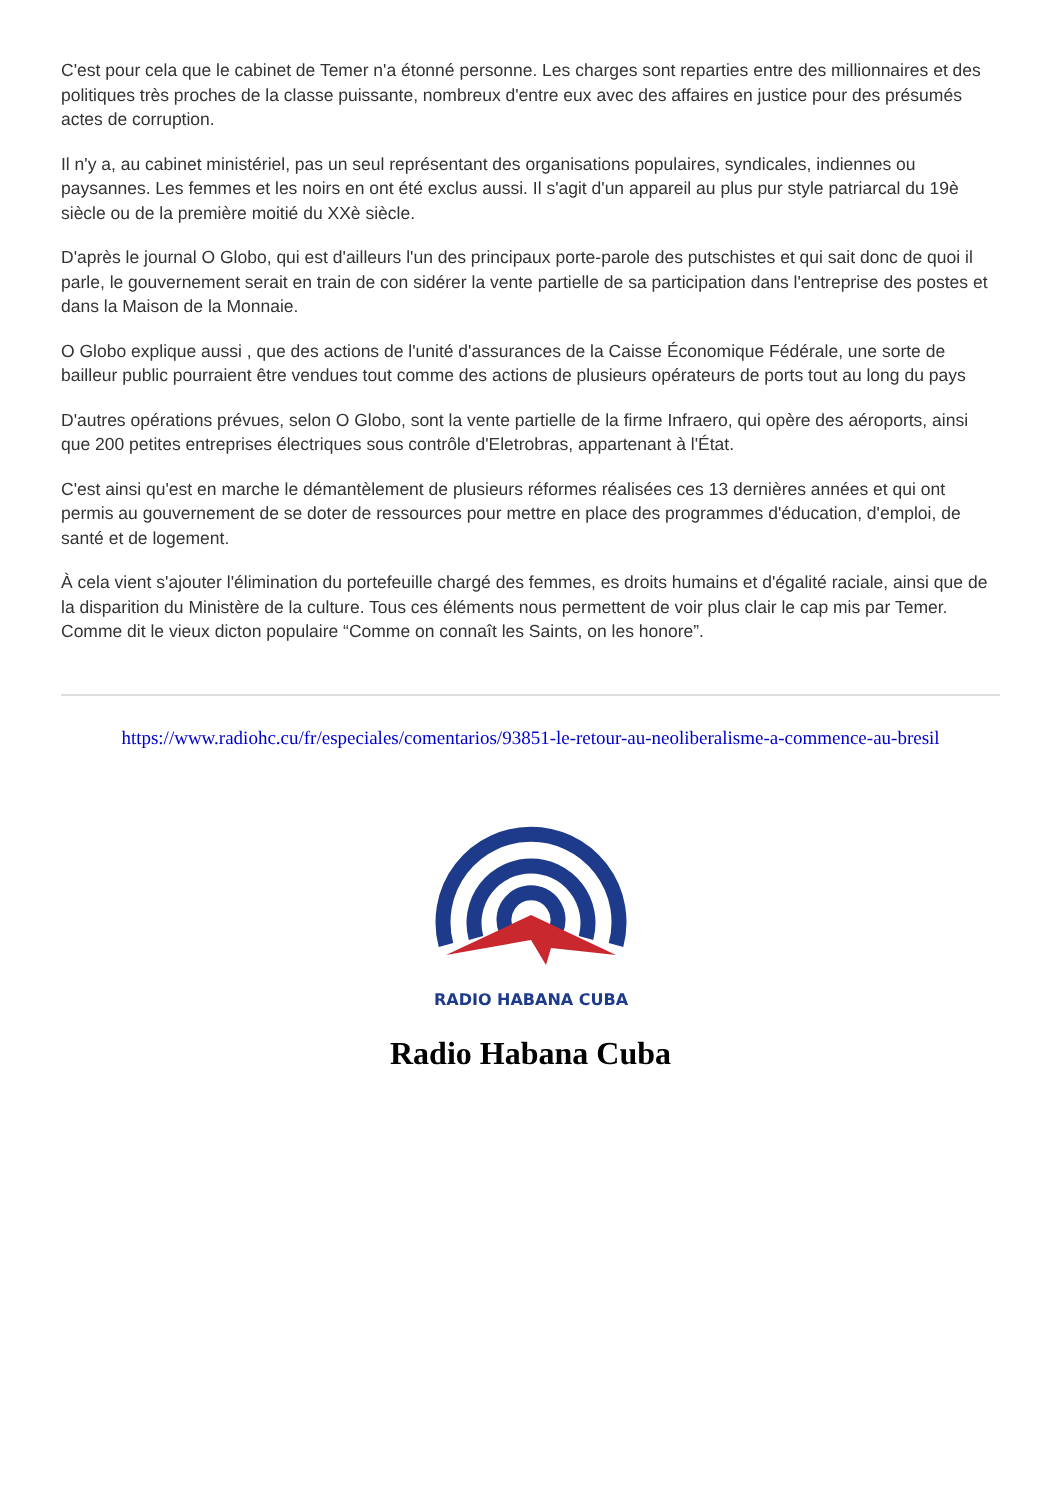C'est pour cela que le cabinet de Temer n'a étonné personne. Les charges sont reparties entre des millionnaires et des politiques très proches de la classe puissante, nombreux d'entre eux avec des affaires en justice pour des présumés actes de corruption.
Il n'y a, au cabinet ministériel, pas un seul représentant des organisations populaires, syndicales, indiennes ou paysannes. Les femmes et les noirs en ont été exclus aussi. Il s'agit d'un appareil au plus pur style patriarcal du 19è siècle ou de la première moitié du XXè siècle.
D'après le journal O Globo, qui est d'ailleurs l'un des principaux porte-parole des putschistes et qui sait donc de quoi il parle, le gouvernement serait en train de con sidérer la vente partielle de sa participation dans l'entreprise des postes et dans la Maison de la Monnaie.
O Globo explique aussi , que des actions de l'unité d'assurances de la Caisse Économique Fédérale, une sorte de bailleur public pourraient être vendues tout comme des actions de plusieurs opérateurs de ports tout au long du pays
D'autres opérations prévues, selon O Globo, sont la vente partielle de la firme Infraero, qui opère des aéroports, ainsi que 200 petites entreprises électriques sous contrôle d'Eletrobras, appartenant à l'État.
C'est ainsi qu'est en marche le démantèlement de plusieurs réformes réalisées ces 13 dernières années et qui ont permis au gouvernement de se doter de ressources pour mettre en place des programmes d'éducation, d'emploi, de santé et de logement.
À cela vient s'ajouter l'élimination du portefeuille chargé des femmes, es droits humains et d'égalité raciale, ainsi que de la disparition du Ministère de la culture. Tous ces éléments nous permettent de voir plus clair le cap mis par Temer. Comme dit le vieux dicton populaire “Comme on connaît les Saints, on les honore”.
https://www.radiohc.cu/fr/especiales/comentarios/93851-le-retour-au-neoliberalisme-a-commence-au-bresil
RADIO HABANA CUBA
Radio Habana Cuba